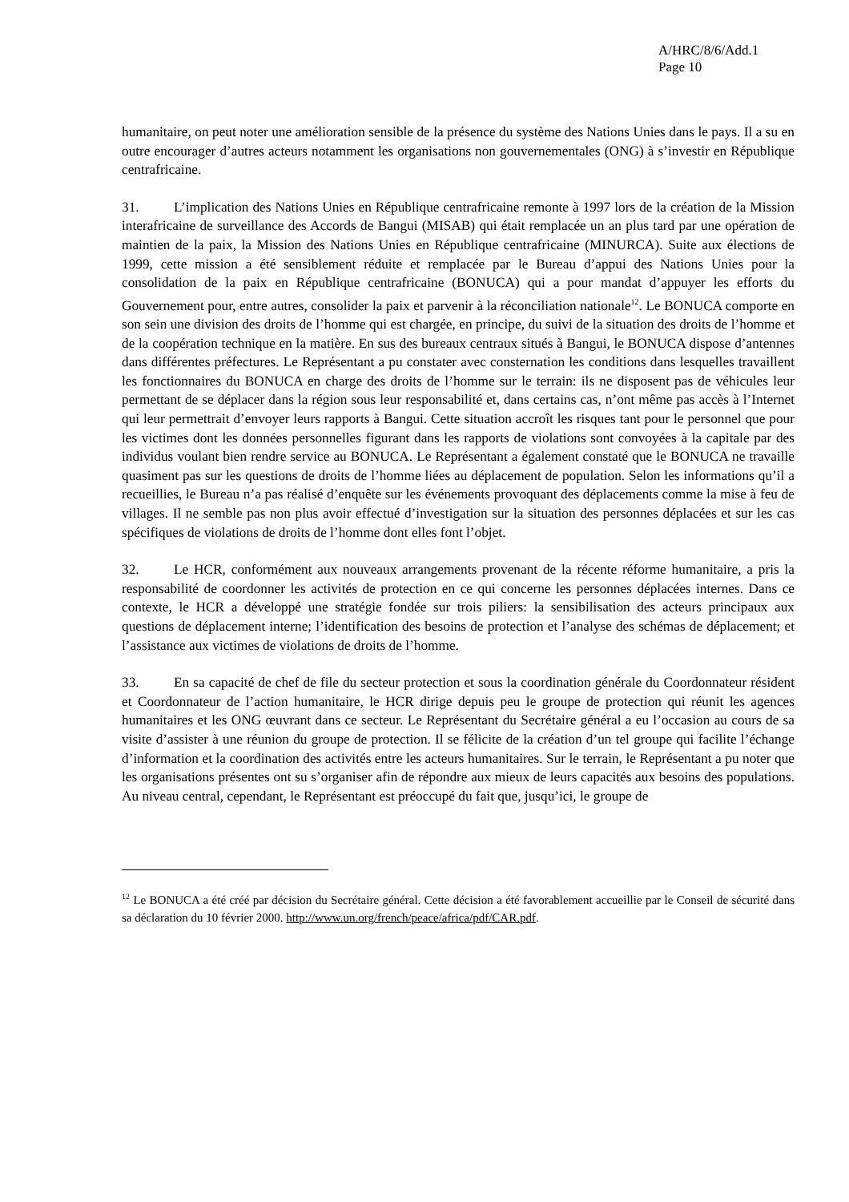A/HRC/8/6/Add.1
Page 10
humanitaire, on peut noter une amélioration sensible de la présence du système des Nations Unies dans le pays. Il a su en outre encourager d’autres acteurs notamment les organisations non gouvernementales (ONG) à s’investir en République centrafricaine.
31. L’implication des Nations Unies en République centrafricaine remonte à 1997 lors de la création de la Mission interafricaine de surveillance des Accords de Bangui (MISAB) qui était remplacée un an plus tard par une opération de maintien de la paix, la Mission des Nations Unies en République centrafricaine (MINURCA). Suite aux élections de 1999, cette mission a été sensiblement réduite et remplacée par le Bureau d’appui des Nations Unies pour la consolidation de la paix en République centrafricaine (BONUCA) qui a pour mandat d’appuyer les efforts du Gouvernement pour, entre autres, consolider la paix et parvenir à la réconciliation nationale<sup>12</sup>. Le BONUCA comporte en son sein une division des droits de l’homme qui est chargée, en principe, du suivi de la situation des droits de l’homme et de la coopération technique en la matière. En sus des bureaux centraux situés à Bangui, le BONUCA dispose d’antennes dans différentes préfectures. Le Représentant a pu constater avec consternation les conditions dans lesquelles travaillent les fonctionnaires du BONUCA en charge des droits de l’homme sur le terrain: ils ne disposent pas de véhicules leur permettant de se déplacer dans la région sous leur responsabilité et, dans certains cas, n’ont même pas accès à l’Internet qui leur permettrait d’envoyer leurs rapports à Bangui. Cette situation accroît les risques tant pour le personnel que pour les victimes dont les données personnelles figurant dans les rapports de violations sont convoyées à la capitale par des individus voulant bien rendre service au BONUCA. Le Représentant a également constaté que le BONUCA ne travaille quasiment pas sur les questions de droits de l’homme liées au déplacement de population. Selon les informations qu’il a recueillies, le Bureau n’a pas réalisé d’enquête sur les événements provoquant des déplacements comme la mise à feu de villages. Il ne semble pas non plus avoir effectué d’investigation sur la situation des personnes déplacées et sur les cas spécifiques de violations de droits de l’homme dont elles font l’objet.
32. Le HCR, conformément aux nouveaux arrangements provenant de la récente réforme humanitaire, a pris la responsabilité de coordonner les activités de protection en ce qui concerne les personnes déplacées internes. Dans ce contexte, le HCR a développé une stratégie fondée sur trois piliers: la sensibilisation des acteurs principaux aux questions de déplacement interne; l’identification des besoins de protection et l’analyse des schémas de déplacement; et l’assistance aux victimes de violations de droits de l’homme.
33. En sa capacité de chef de file du secteur protection et sous la coordination générale du Coordonnateur résident et Coordonnateur de l’action humanitaire, le HCR dirige depuis peu le groupe de protection qui réunit les agences humanitaires et les ONG œuvrant dans ce secteur. Le Représentant du Secrétaire général a eu l’occasion au cours de sa visite d’assister à une réunion du groupe de protection. Il se félicite de la création d’un tel groupe qui facilite l’échange d’information et la coordination des activités entre les acteurs humanitaires. Sur le terrain, le Représentant a pu noter que les organisations présentes ont su s’organiser afin de répondre aux mieux de leurs capacités aux besoins des populations. Au niveau central, cependant, le Représentant est préoccupé du fait que, jusqu’ici, le groupe de
<sup>12</sup> Le BONUCA a été créé par décision du Secrétaire général. Cette décision a été favorablement accueillie par le Conseil de sécurité dans sa déclaration du 10 février 2000. http://www.un.org/french/peace/africa/pdf/CAR.pdf.